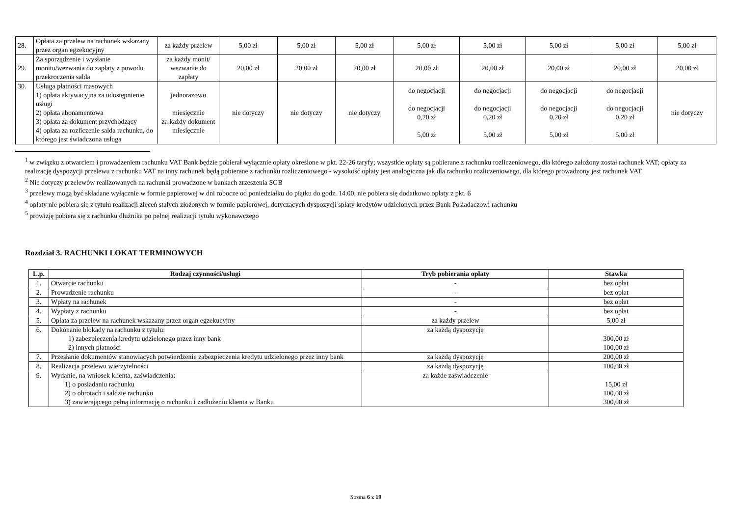| 28. | Opłata za przelew na rachunek wskazany przez organ egzekucyjny | za każdy przelew | 5,00 zł | 5,00 zł | 5,00 zł | 5,00 zł | 5,00 zł | 5,00 zł | 5,00 zł | 5,00 zł |
| 29. | Za sporządzenie i wysłanie monitu/wezwania do zapłaty z powodu przekroczenia salda | za każdy monit/ wezwanie do zapłaty | 20,00 zł | 20,00 zł | 20,00 zł | 20,00 zł | 20,00 zł | 20,00 zł | 20,00 zł | 20,00 zł |
| 30. | Usługa płatności masowych 1) opłata aktywacyjna za udostępnienie usługi 2) opłata abonamentowa 3) opłata za dokument przychodzący 4) opłata za rozliczenie salda rachunku, do którego jest świadczona usługa | jednorazowo miesięcznie za każdy dokument miesięcznie | nie dotyczy | nie dotyczy | nie dotyczy | do negocjacji do negocjacji 0,20 zł 5,00 zł | do negocjacji do negocjacji 0,20 zł 5,00 zł | do negocjacji do negocjacji 0,20 zł 5,00 zł | do negocjacji do negocjacji 0,20 zł 5,00 zł | nie dotyczy |
<sup>1</sup> w związku z otwarciem i prowadzeniem rachunku VAT Bank będzie pobierał wyłącznie opłaty określone w pkt. 22-26 taryfy; wszystkie opłaty są pobierane z rachunku rozliczeniowego, dla którego założony został rachunek VAT; opłaty za realizację dyspozycji przelewu z rachunku VAT na inny rachunek będą pobierane z rachunku rozliczeniowego - wysokość opłaty jest analogiczna jak dla rachunku rozliczeniowego, dla którego prowadzony jest rachunek VAT
<sup>2</sup> Nie dotyczy przelewów realizowanych na rachunki prowadzone w bankach zrzeszenia SGB
<sup>3</sup> przelewy mogą być składane wyłącznie w formie papierowej w dni robocze od poniedziałku do piątku do godz. 14.00, nie pobiera się dodatkowo opłaty z pkt. 6
<sup>4</sup> opłaty nie pobiera się z tytułu realizacji zleceń stałych złożonych w formie papierowej, dotyczących dyspozycji spłaty kredytów udzielonych przez Bank Posiadaczowi rachunku
<sup>5</sup> prowizję pobiera się z rachunku dłużnika po pełnej realizacji tytułu wykonawczego
Rozdział 3. RACHUNKI LOKAT TERMINOWYCH
| L.p. | Rodzaj czynności/usługi | Tryb pobierania opłaty | Stawka |
| --- | --- | --- | --- |
| 1. | Otwarcie rachunku | - | bez opłat |
| 2. | Prowadzenie rachunku | - | bez opłat |
| 3. | Wpłaty na rachunek | - | bez opłat |
| 4. | Wypłaty z rachunku | - | bez opłat |
| 5. | Opłata za przelew na rachunek wskazany przez organ egzekucyjny | za każdy przelew | 5,00 zł |
| 6. | Dokonanie blokady na rachunku z tytułu: 1) zabezpieczenia kredytu udzielonego przez inny bank 2) innych płatności | za każdą dyspozycję | 300,00 zł 100,00 zł |
| 7. | Przesłanie dokumentów stanowiących potwierdzenie zabezpieczenia kredytu udzielonego przez inny bank | za każdą dyspozycję | 200,00 zł |
| 8. | Realizacja przelewu wierzytelności | za każdą dyspozycję | 100,00 zł |
| 9. | Wydanie, na wniosek klienta, zaświadczenia: 1) o posiadaniu rachunku 2) o obrotach i saldzie rachunku 3) zawierającego pełną informację o rachunku i zadłużeniu klienta w Banku | za każde zaświadczenie | 15,00 zł 100,00 zł 300,00 zł |
Strona 6 z 19